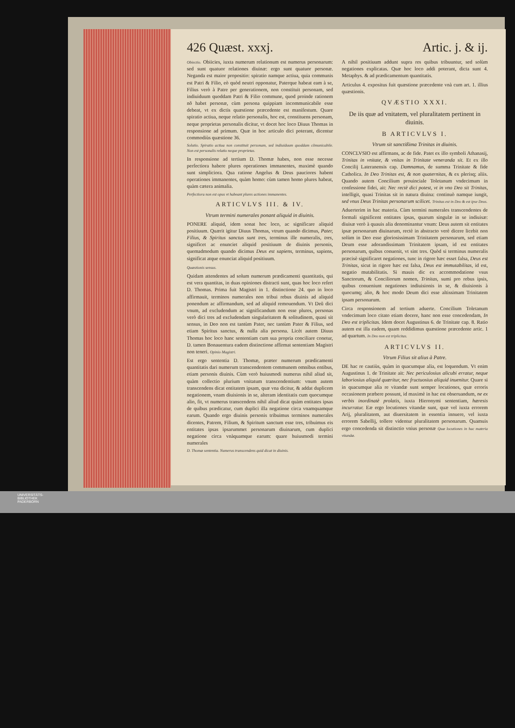426 Quæst. xxxj. Artic. j. & ij.
Obiectio. Obiicies, iuxta numerum relationum est numerus personarum: sed sunt quatuor relationes diuinæ: ergo sunt quatuor personæ. Neganda est maior propositio: spiratio namque actiua, quia communis est Patri & Filio, eò quòd neutri opponatur, Paterque habeat eam à se, Filius verò à Patre per generationem, non constituit personam, sed indiuiduum quoddam Patri & Filio commune, quod proinde rationem nõ habet personæ, cùm persona quippiam incommunicabile esse debeat, vt ex dictis quæstione præcedente est manifestum. Quare spiratio actiua, neque relatio personalis, hoc est, constituens personam, neque proprietas personalis dicitur, vt docet hoc loco Diuus Thomas in responsione ad primum. Quæ in hoc articulo dici poterant, dicentur commodiùs quæstione 36.
Solutio. Spiratio actiua non constituit personam, sed indiuiduum quoddam cõmunicabile. Non est personalis relatio neque proprietas.
In responsione ad tertium D. Thomæ habes, non esse necesse perfectiora habere plures operationes immanentes, maximè quando sunt simpliciora. Qua ratione Angelus & Deus pauciores habent operationes immanentes, quàm homo: cùm tamen homo plures habeat, quàm cætera animalia.
Perfectiora non est opus vt habeant plures actiones immanentes.
ARTICVLVS III. & IV.
Vtrum termini numerales ponant aliquid in diuinis.
PONERE aliquid, idem sonat hoc loco, ac significare aliquid positiuum. Quærit igitur Diuus Thomas, vtrum quando dicimus, Pater, Filius, & Spiritus sanctus sunt tres, terminus ille numeralis, tres, significet ac enunciet aliquid positiuum de diuinis personis, quemadmodum quando dicimus Deus est sapiens, terminus, sapiens, significat atque enunciat aliquid positiuum.
Quæstionis sensus.
Quidam attendentes ad solum numerum prædicamenti quantitatis, qui est vera quantitas, in duas opiniones distracti sunt, quas hoc loco refert D. Thomas. Prima fuit Magistri in 1. distinctione 24. quo in loco affirmauit, terminos numerales non tribui rebus diuinis ad aliquid ponendum ac affirmandum, sed ad aliquid remouendum. Vt Deũ dici vnum, ad excludendum ac significandum non esse plures, personas verò dici tres ad excludendam singularitatem & solitudinem, quasi sit sensus, in Deo non est tantùm Pater, nec tantùm Pater & Filius, sed etiam Spiritus sanctus, & nulla alia persona. Licèt autem Diuus Thomas hoc loco hanc sententiam cum sua propria conciliare conetur, D. tamen Bonauentura eadem distinctione affirmat sententiam Magistri non teneri. Opinio Magistri.
Est ergo sententia D. Thomæ, præter numerum prædicamenti quantitatis dari numerum transcendentem communem omnibus entibus, etiam personis diuinis. Cùm verò huiusmodi numerus nihil aliud sit, quàm collectio plurium vnitatum transcendentium: vnum autem transcendens dicat entitatem ipsam, quæ vna dicitur, & addat duplicem negationem, vnam diuisionis in se, alteram identitatis cum quocumque alio, fit, vt numerus transcendens nihil aliud dicat quàm entitates ipsas de quibus prædicatur, cum duplici illa negatione circa vnamquamque earum. Quando ergo diuinis personis tribuimus terminos numerales dicentes, Patrem, Filium, & Spiritum sanctum esse tres, tribuimus eis entitates ipsas ipsarummet personarum diuinarum, cum duplici negatione circa vnàquamque earum: quare huiusmodi termini numerales
D. Thomæ sententia. Numerus transcendens quid dicat in diuinis.
A nihil positiuum addunt supra res quibus tribuuntur, sed solùm negationes explicatas. Quæ hoc loco addi poterant, dicta sunt 4. Metaphys. & ad prædicamentum quantitatis.
Articulus 4. expositus fuit quæstione præcedente vnà cum art. 1. illius quæstionis.
QVÆSTIO XXXI.
De iis quæ ad vnitatem, vel pluralitatem pertinent in diuinis.
B ARTICVLVS I.
Vtrum sit sanctißima Trinitas in diuinis.
CONCLVSIO est affirmans, ac de fide. Patet ex illo symboli Athanasij, Trinitas in vnitate, & vnitas in Trinitate veneranda sit. Et ex illo Concilij Lateranensis cap. Damnamus, de summa Trinitate & fide Catholica. In Deo Trinitas est, & non quaternitas, & ex plerisq; aliis. Quando autem Concilium prouinciale Toletanum vndecimum in confessione fidei, ait: Nec rectè dici potest, vt in vno Deo sit Trinitas, intelligit, quasi Trinitas sit in natura diuina: continuò namque iungit, sed vnus Deus Trinitas personarum scilicet. Trinitas est in Deo & est ipse Deus.
Aduerterim in hac materia. Cùm termini numerales transcendentes de formali significent entitates ipsas, quarum singulæ in se indiuisæ: diuisæ verò à quauis alia denominantur vnum: Deus autem sit entitates ipsæ personarum diuinarum, rectè in abstracto verè dicere licebit non solùm in Deo esse gloriosissimam Trinitatem personarum, sed etiam Deum esse adorandissimam Trinitatem ipsam, id est entitates personarum, quibus conuenit, vt sint tres. Quòd si terminus numeralis præcisè significaret negationes, tunc in rigore hæc esset falsa, Deus est Trinitas, sicut in rigore hæc est falsa, Deus est immutabilitas, id est, negatio mutabilitatis. Si mauis dic ex accommodatione vsus Sanctorum, & Conciliorum nomen, Trinitas, sumi pro rebus ipsis, quibus conueniunt negationes indiuisionis in se, & diuisionis à quocumq; alio, & hoc modo Deum dici esse altissimam Trinitatem ipsam personarum.
Circa responsionem ad tertium aduerte. Concilium Toletanum vndecimum loco citato etiam docere, hanc non esse concedendam, In Deo est triplicitas. Idem docet Augustinus 6. de Trinitate cap. 8. Ratio autem est illa eadem, quam reddidimus quæstione præcedente artic. 1 ad quartum. In Deo non est triplicitas.
ARTICVLVS II.
Vtrum Filius sit alius à Patre.
DE hac re cautiùs, quàm in quacumque alia, est loquendum. Vt enim Augustinus 1. de Trinitate ait: Nec periculosius alicubi erratur, neque laboriosius aliquid quæritur, nec fructuosius aliquid inuenitur. Quare si in quacumque alia re vitandæ sunt semper locutiones, quæ erroris occasionem præbere possunt, id maximè in hac est obseruandum, ne ex verbis inordinatè prolatis, iuxta Hieronymi sententiam, hæresis incurratur. Eæ ergo locutiones vitandæ sunt, quæ vel iuxta errorem Arij, pluralitatem, aut diuersitatem in essentia innuere, vel iuxta errorem Sabellij, tollere videntur pluralitatem personarum. Quamuis ergo concedenda sit distinctio vnius personæ Quæ locutiones in hac materia vitandæ.
UNIVERSITÄTS-
BIBLIOTHEK
PADERBORN